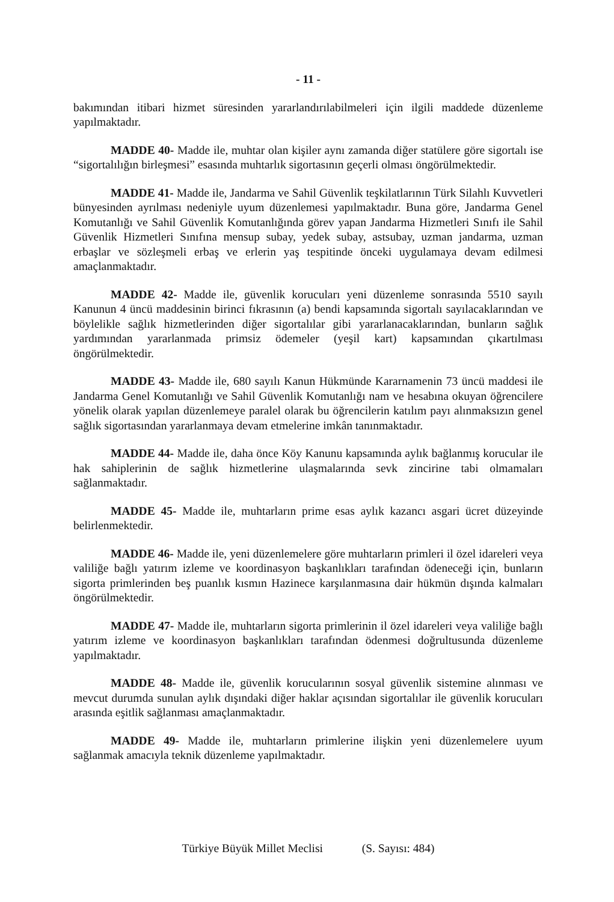- 11 -
bakımından itibari hizmet süresinden yararlandırılabilmeleri için ilgili maddede düzenleme yapılmaktadır.
MADDE 40- Madde ile, muhtar olan kişiler aynı zamanda diğer statülere göre sigortalı ise “sigortalılığın birleşmesi” esasında muhtarlık sigortasının geçerli olması öngörülmektedir.
MADDE 41- Madde ile, Jandarma ve Sahil Güvenlik teşkilatlarının Türk Silahlı Kuvvetleri bünyesinden ayrılması nedeniyle uyum düzenlemesi yapılmaktadır. Buna göre, Jandarma Genel Komutanlığı ve Sahil Güvenlik Komutanlığında görev yapan Jandarma Hizmetleri Sınıfı ile Sahil Güvenlik Hizmetleri Sınıfına mensup subay, yedek subay, astsubay, uzman jandarma, uzman erbaşlar ve sözleşmeli erbaş ve erlerin yaş tespitinde önceki uygulamaya devam edilmesi amaçlanmaktadır.
MADDE 42- Madde ile, güvenlik korucuları yeni düzenleme sonrasında 5510 sayılı Kanunun 4 üncü maddesinin birinci fıkrasının (a) bendi kapsamında sigortalı sayılacaklarından ve böylelikle sağlık hizmetlerinden diğer sigortalılar gibi yararlanacaklarından, bunların sağlık yardımından yararlanmada primsiz ödemeler (yeşil kart) kapsamından çıkartılması öngörülmektedir.
MADDE 43- Madde ile, 680 sayılı Kanun Hükmünde Kararnamenin 73 üncü maddesi ile Jandarma Genel Komutanlığı ve Sahil Güvenlik Komutanlığı nam ve hesabına okuyan öğrencilere yönelik olarak yapılan düzenlemeye paralel olarak bu öğrencilerin katılım payı alınmaksızın genel sağlık sigortasından yararlanmaya devam etmelerine imkân tanınmaktadır.
MADDE 44- Madde ile, daha önce Köy Kanunu kapsamında aylık bağlanmış korucular ile hak sahiplerinin de sağlık hizmetlerine ulaşmalarında sevk zincirine tabi olmamaları sağlanmaktadır.
MADDE 45- Madde ile, muhtarların prime esas aylık kazancı asgari ücret düzeyinde belirlenmektedir.
MADDE 46- Madde ile, yeni düzenlemelere göre muhtarların primleri il özel idareleri veya valiliğe bağlı yatırım izleme ve koordinasyon başkanlıkları tarafından ödeneceği için, bunların sigorta primlerinden beş puanlık kısmın Hazinece karşılanmasına dair hükmün dışında kalmaları öngörülmektedir.
MADDE 47- Madde ile, muhtarların sigorta primlerinin il özel idareleri veya valiliğe bağlı yatırım izleme ve koordinasyon başkanlıkları tarafından ödenmesi doğrultusunda düzenleme yapılmaktadır.
MADDE 48- Madde ile, güvenlik korucularının sosyal güvenlik sistemine alınması ve mevcut durumda sunulan aylık dışındaki diğer haklar açısından sigortalılar ile güvenlik korucuları arasında eşitlik sağlanması amaçlanmaktadır.
MADDE 49- Madde ile, muhtarların primlerine ilişkin yeni düzenlemelere uyum sağlanmak amacıyla teknik düzenleme yapılmaktadır.
Türkiye Büyük Millet Meclisi (S. Sayısı: 484)